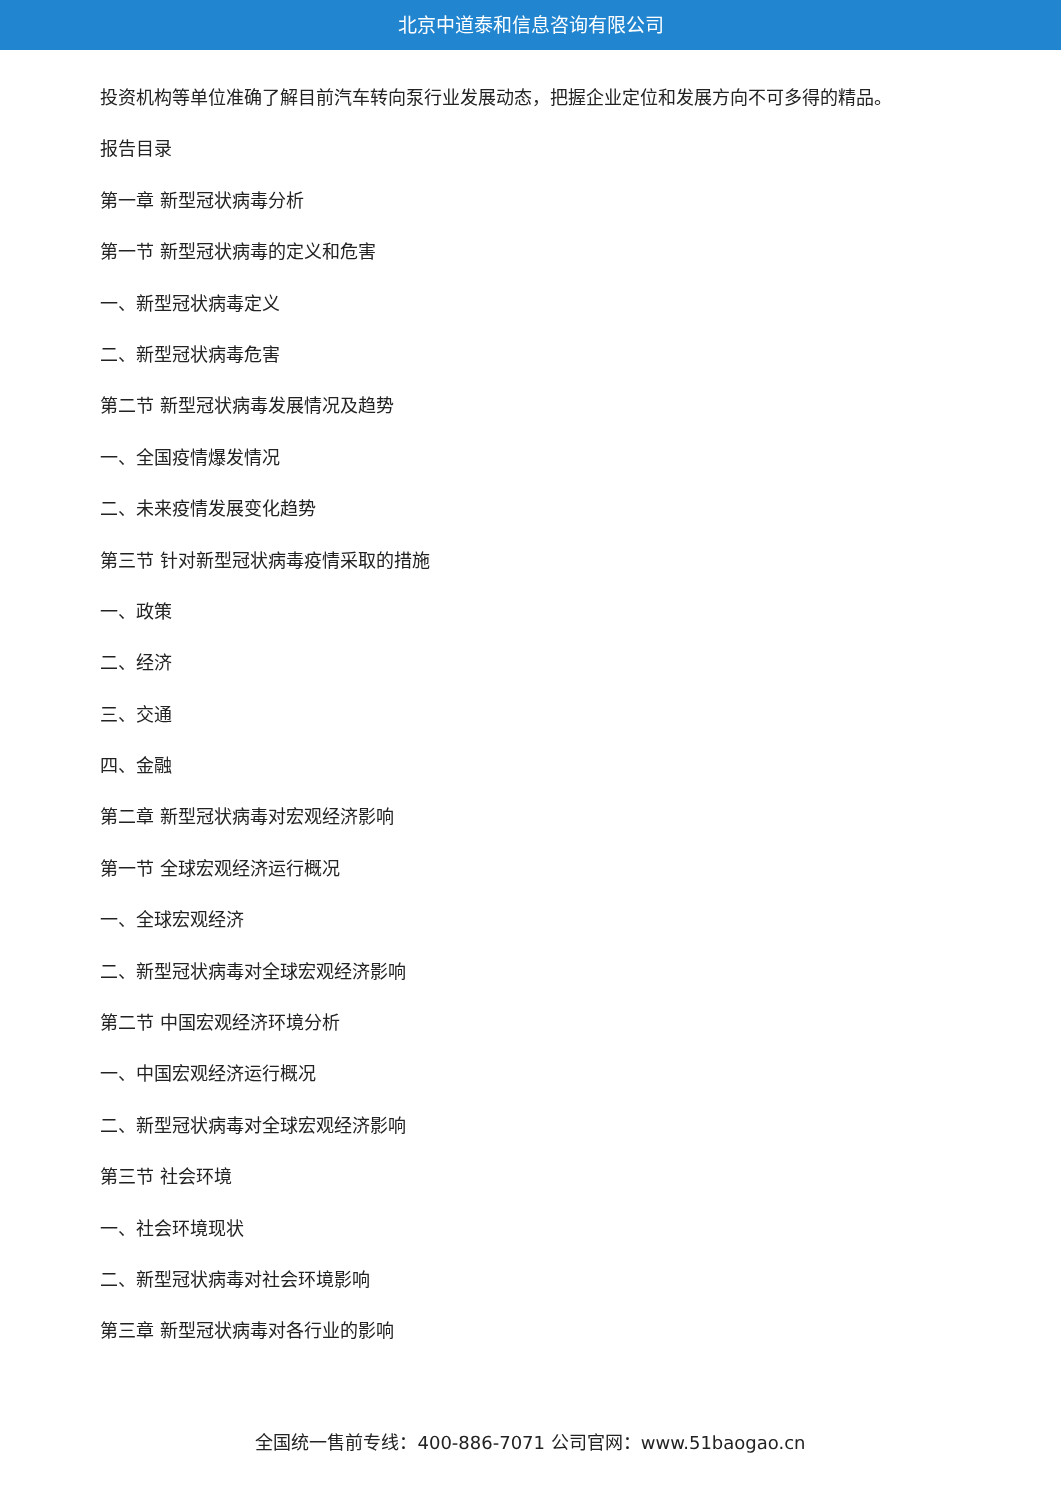北京中道泰和信息咨询有限公司
投资机构等单位准确了解目前汽车转向泵行业发展动态，把握企业定位和发展方向不可多得的精品。
报告目录
第一章 新型冠状病毒分析
第一节 新型冠状病毒的定义和危害
一、新型冠状病毒定义
二、新型冠状病毒危害
第二节 新型冠状病毒发展情况及趋势
一、全国疫情爆发情况
二、未来疫情发展变化趋势
第三节 针对新型冠状病毒疫情采取的措施
一、政策
二、经济
三、交通
四、金融
第二章 新型冠状病毒对宏观经济影响
第一节 全球宏观经济运行概况
一、全球宏观经济
二、新型冠状病毒对全球宏观经济影响
第二节 中国宏观经济环境分析
一、中国宏观经济运行概况
二、新型冠状病毒对全球宏观经济影响
第三节 社会环境
一、社会环境现状
二、新型冠状病毒对社会环境影响
第三章 新型冠状病毒对各行业的影响
全国统一售前专线：400-886-7071 公司官网：www.51baogao.cn